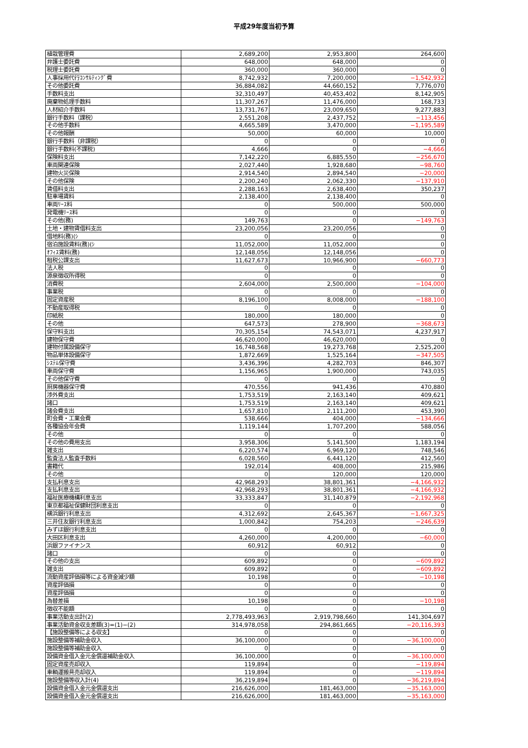平成29年度当初予算
| 植栽管理費 | 2,689,200 | 2,953,800 | 264,600 |
| 弁護士委託費 | 648,000 | 648,000 | 0 |
| 税理士委託費 | 360,000 | 360,000 | 0 |
| 人事採用代行ｺﾝｻﾙﾃｨﾝｸﾞ費 | 8,742,932 | 7,200,000 | −1,542,932 |
| その他委託費 | 36,884,082 | 44,660,152 | 7,776,070 |
| 手数料支出 | 32,310,497 | 40,453,402 | 8,142,905 |
| 廃棄物処理手数料 | 11,307,267 | 11,476,000 | 168,733 |
| 人材紹介手数料 | 13,731,767 | 23,009,650 | 9,277,883 |
| 銀行手数料（課税） | 2,551,208 | 2,437,752 | −113,456 |
| その他手数料 | 4,665,589 | 3,470,000 | −1,195,589 |
| その他報酬 | 50,000 | 60,000 | 10,000 |
| 銀行手数料（非課税） | 0 | 0 | 0 |
| 銀行手数料(不課税) | 4,666 | 0 | −4,666 |
| 保険料支出 | 7,142,220 | 6,885,550 | −256,670 |
| 車両関連保険 | 2,027,440 | 1,928,680 | −98,760 |
| 建物火災保険 | 2,914,540 | 2,894,540 | −20,000 |
| その他保険 | 2,200,240 | 2,062,330 | −137,910 |
| 賃借料支出 | 2,288,163 | 2,638,400 | 350,237 |
| 駐車場賃料 | 2,138,400 | 2,138,400 | 0 |
| 車両ﾘｰｽ料 | 0 | 500,000 | 500,000 |
| 発電機ﾘｰｽ料 | 0 | 0 | 0 |
| その他(務) | 149,763 | 0 | −149,763 |
| 土地・建物賃借料支出 | 23,200,056 | 23,200,056 | 0 |
| 借地料(務)(ｼ | 0 | 0 | 0 |
| 宿泊施設賃料(務)(ｼ | 11,052,000 | 11,052,000 | 0 |
| ｵﾌｨｽ賃料(務) | 12,148,056 | 12,148,056 | 0 |
| 租税公課支出 | 11,627,673 | 10,966,900 | −660,773 |
| 法人税 | 0 | 0 | 0 |
| 源泉徴収所得税 | 0 | 0 | 0 |
| 消費税 | 2,604,000 | 2,500,000 | −104,000 |
| 事業税 | 0 | 0 | 0 |
| 固定資産税 | 8,196,100 | 8,008,000 | −188,100 |
| 不動産取得税 | 0 | 0 | 0 |
| 印紙税 | 180,000 | 180,000 | 0 |
| その他 | 647,573 | 278,900 | −368,673 |
| 保守料支出 | 70,305,154 | 74,543,071 | 4,237,917 |
| 建物保守費 | 46,620,000 | 46,620,000 | 0 |
| 建物付属設備保守 | 16,748,568 | 19,273,768 | 2,525,200 |
| 物品単体設備保守 | 1,872,669 | 1,525,164 | −347,505 |
| ｼｽﾃﾑ保守費 | 3,436,396 | 4,282,703 | 846,307 |
| 車両保守費 | 1,156,965 | 1,900,000 | 743,035 |
| その他保守費 | 0 | 0 | 0 |
| 厨房機器保守費 | 470,556 | 941,436 | 470,880 |
| 渉外費支出 | 1,753,519 | 2,163,140 | 409,621 |
| 諸口 | 1,753,519 | 2,163,140 | 409,621 |
| 諸会費支出 | 1,657,810 | 2,111,200 | 453,390 |
| 町会費・工業会費 | 538,666 | 404,000 | −134,666 |
| 各種協会年会費 | 1,119,144 | 1,707,200 | 588,056 |
| その他 | 0 | 0 | 0 |
| その他の費用支出 | 3,958,306 | 5,141,500 | 1,183,194 |
| 雑支出 | 6,220,574 | 6,969,120 | 748,546 |
| 監査法人監査手数料 | 6,028,560 | 6,441,120 | 412,560 |
| 書籍代 | 192,014 | 408,000 | 215,986 |
| その他 | 0 | 120,000 | 120,000 |
| 支払利息支出 | 42,968,293 | 38,801,361 | −4,166,932 |
| 支払利息支出 | 42,968,293 | 38,801,361 | −4,166,932 |
| 福祉医療機構利息支出 | 33,333,847 | 31,140,879 | −2,192,968 |
| 東京都福祉保健財団利息支出 | 0 | 0 | 0 |
| 横浜銀行利息支出 | 4,312,692 | 2,645,367 | −1,667,325 |
| 三井住友銀行利息支出 | 1,000,842 | 754,203 | −246,639 |
| みずほ銀行利息支出 | 0 | 0 | 0 |
| 大田区利息支出 | 4,260,000 | 4,200,000 | −60,000 |
| 浜銀ファイナンス | 60,912 | 60,912 | 0 |
| 諸口 | 0 | 0 | 0 |
| その他の支出 | 609,892 | 0 | −609,892 |
| 雑支出 | 609,892 | 0 | −609,892 |
| 流動資産評価損等による資金減少額 | 10,198 | 0 | −10,198 |
| 資産評価損 | 0 | 0 | 0 |
| 資産評価損 | 0 | 0 | 0 |
| 為替差損 | 10,198 | 0 | −10,198 |
| 徴収不能額 | 0 | 0 | 0 |
| 事業活動支出計(2) | 2,778,493,963 | 2,919,798,660 | 141,304,697 |
| 事業活動資金収支差額(3)=(1)−(2) | 314,978,058 | 294,861,665 | −20,116,393 |
| 【施設整備等による収支】 | 0 | 0 | 0 |
| 施設整備等補助金収入 | 36,100,000 | 0 | −36,100,000 |
| 施設整備等補助金収入 | 0 | 0 | 0 |
| 設備資金借入金元金償還補助金収入 | 36,100,000 | 0 | −36,100,000 |
| 固定資産売却収入 | 119,894 | 0 | −119,894 |
| 車輌運搬具売却収入 | 119,894 | 0 | −119,894 |
| 施設整備等収入計(4) | 36,219,894 | 0 | −36,219,894 |
| 設備資金借入金元金償還支出 | 216,626,000 | 181,463,000 | −35,163,000 |
| 設備資金借入金元金償還支出 | 216,626,000 | 181,463,000 | −35,163,000 |